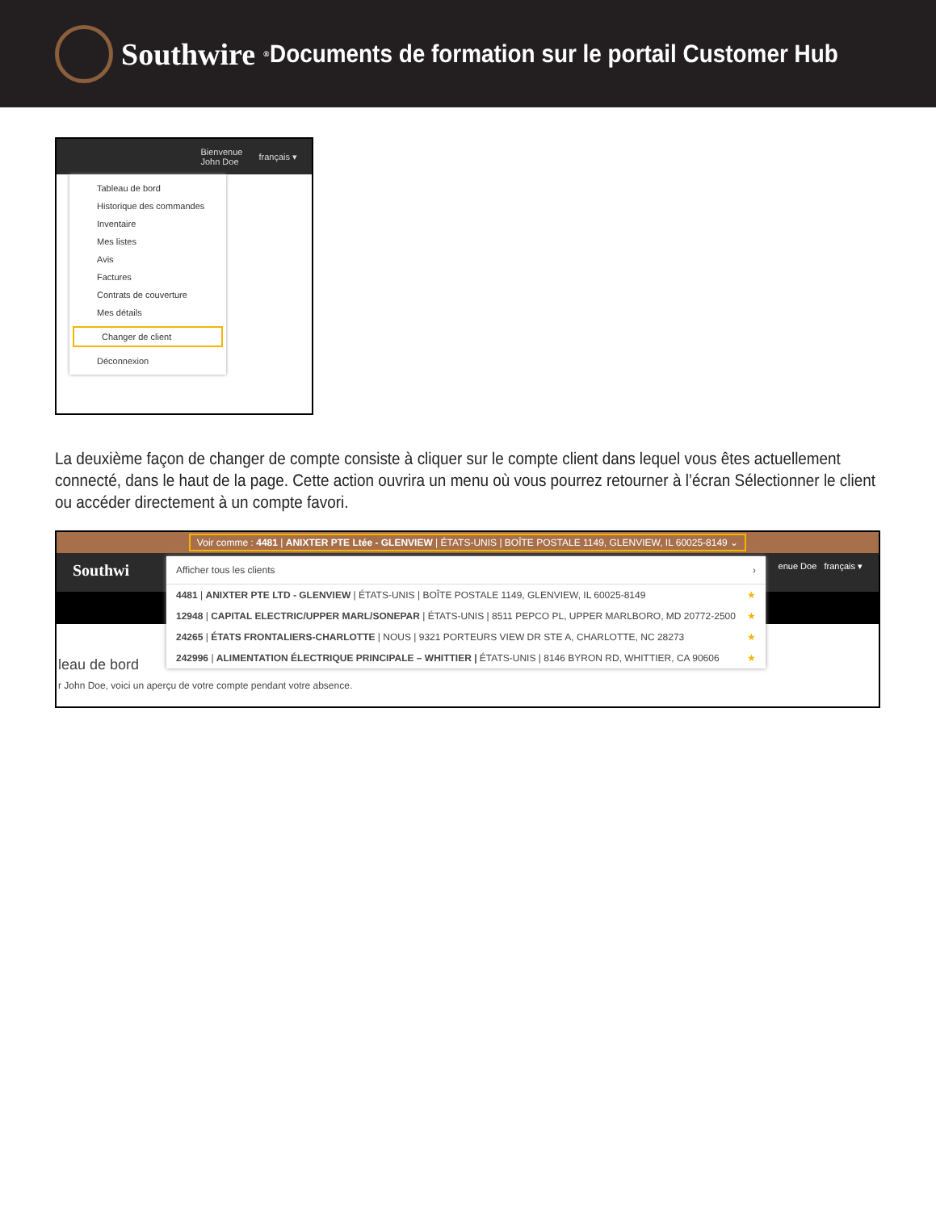Southwire<sup>®</sup>
Documents de formation sur le portail Customer Hub
Bienvenue
John Doe français ▾
Tableau de bord
Historique des commandes
Inventaire
Mes listes
Avis
Factures
Contrats de couverture
Mes détails
Changer de client
Déconnexion
La deuxième façon de changer de compte consiste à cliquer sur le compte client dans lequel vous êtes actuellement connecté, dans le haut de la page. Cette action ouvrira un menu où vous pourrez retourner à l’écran Sélectionner le client ou accéder directement à un compte favori.
Voir comme : 4481 | ANIXTER PTE Ltée - GLENVIEW | ÉTATS-UNIS | BOÎTE POSTALE 1149, GLENVIEW, IL 60025-8149 ⌄
Southwi enue Doe français ▾
leau de bord
r John Doe, voici un aperçu de votre compte pendant votre absence.
Afficher tous les clients ›
4481 | ANIXTER PTE LTD - GLENVIEW | ÉTATS-UNIS | BOÎTE POSTALE 1149, GLENVIEW, IL 60025-8149 ★
12948 | CAPITAL ELECTRIC/UPPER MARL/SONEPAR | ÉTATS-UNIS | 8511 PEPCO PL, UPPER MARLBORO, MD 20772-2500 ★
24265 | ÉTATS FRONTALIERS-CHARLOTTE | NOUS | 9321 PORTEURS VIEW DR STE A, CHARLOTTE, NC 28273 ★
242996 | ALIMENTATION ÉLECTRIQUE PRINCIPALE – WHITTIER | ÉTATS-UNIS | 8146 BYRON RD, WHITTIER, CA 90606 ★